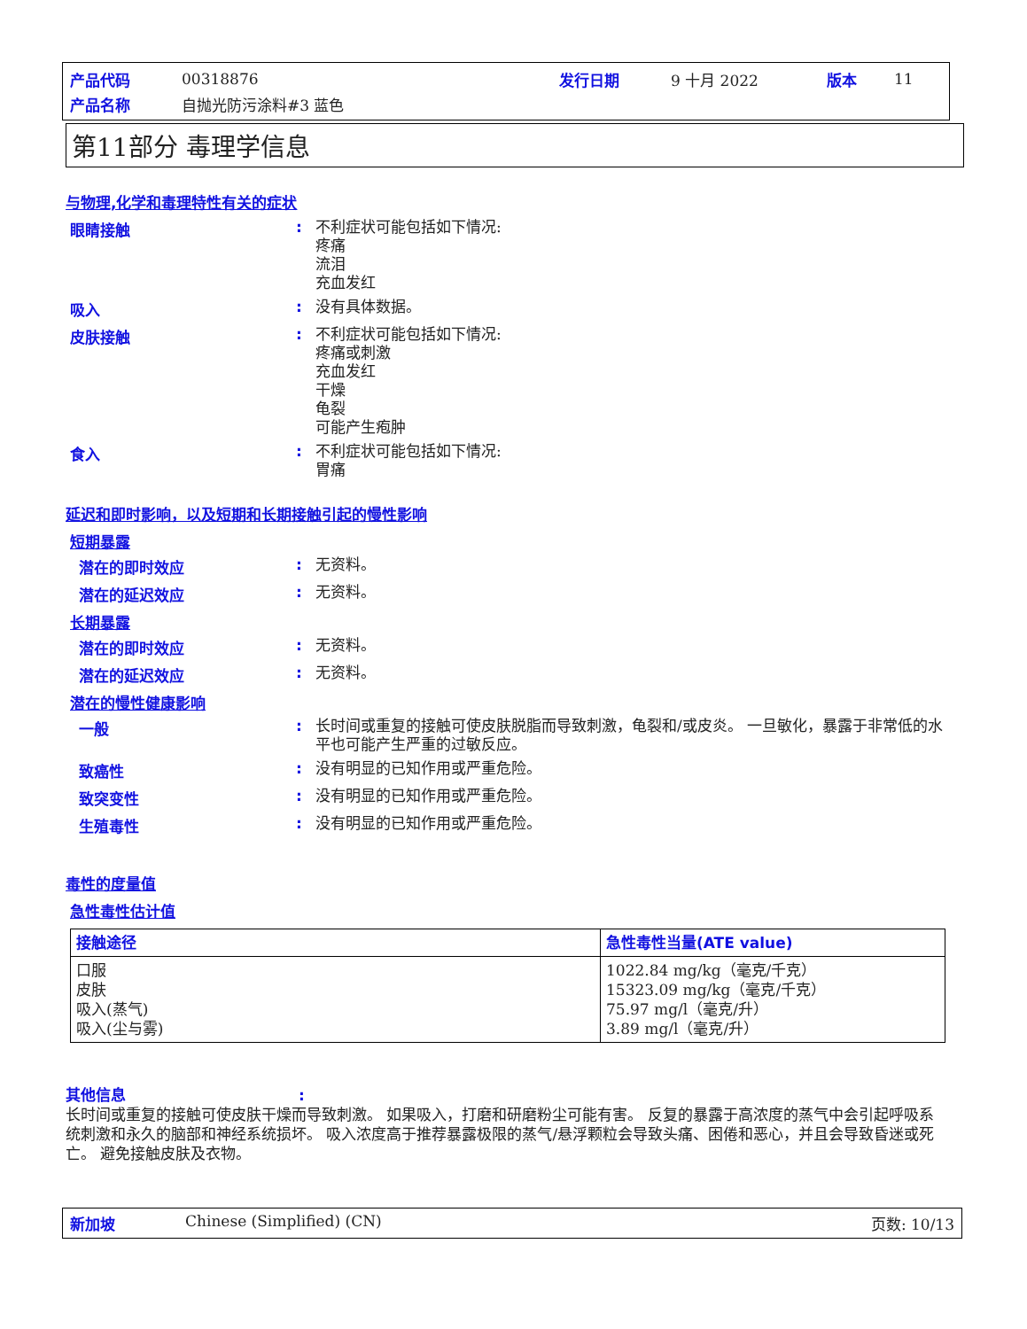| 产品代码 | 00318876 | 发行日期 | 9 十月 2022 | 版本 | 11 |
| 产品名称 | 自抛光防污涂料#3 蓝色 | | | | |
第11部分 毒理学信息
与物理,化学和毒理特性有关的症状
眼睛接触 :
不利症状可能包括如下情况:
疼痛
流泪
充血发红
吸入 :
没有具体数据。
皮肤接触 :
不利症状可能包括如下情况:
疼痛或刺激
充血发红
干燥
龟裂
可能产生疱肿
食入 :
不利症状可能包括如下情况:
胃痛
延迟和即时影响，以及短期和长期接触引起的慢性影响
短期暴露
潜在的即时效应 :
无资料。
潜在的延迟效应 :
无资料。
长期暴露
潜在的即时效应 :
无资料。
潜在的延迟效应 :
无资料。
潜在的慢性健康影响
一般 :
长时间或重复的接触可使皮肤脱脂而导致刺激，龟裂和/或皮炎。 一旦敏化，暴露于非常低的水平也可能产生严重的过敏反应。
致癌性 :
没有明显的已知作用或严重危险。
致突变性 :
没有明显的已知作用或严重危险。
生殖毒性 :
没有明显的已知作用或严重危险。
毒性的度量值
急性毒性估计值
| 接触途径 | 急性毒性当量(ATE value) |
| --- | --- |
| 口服 皮肤 吸入(蒸气) 吸入(尘与雾) | 1022.84 mg/kg（毫克/千克） 15323.09 mg/kg（毫克/千克） 75.97 mg/l（毫克/升） 3.89 mg/l（毫克/升） |
其他信息:
长时间或重复的接触可使皮肤干燥而导致刺激。 如果吸入，打磨和研磨粉尘可能有害。 反复的暴露于高浓度的蒸气中会引起呼吸系统刺激和永久的脑部和神经系统损坏。 吸入浓度高于推荐暴露极限的蒸气/悬浮颗粒会导致头痛、困倦和恶心，并且会导致昏迷或死亡。 避免接触皮肤及衣物。
新加坡 Chinese (Simplified) (CN) 页数: 10/13